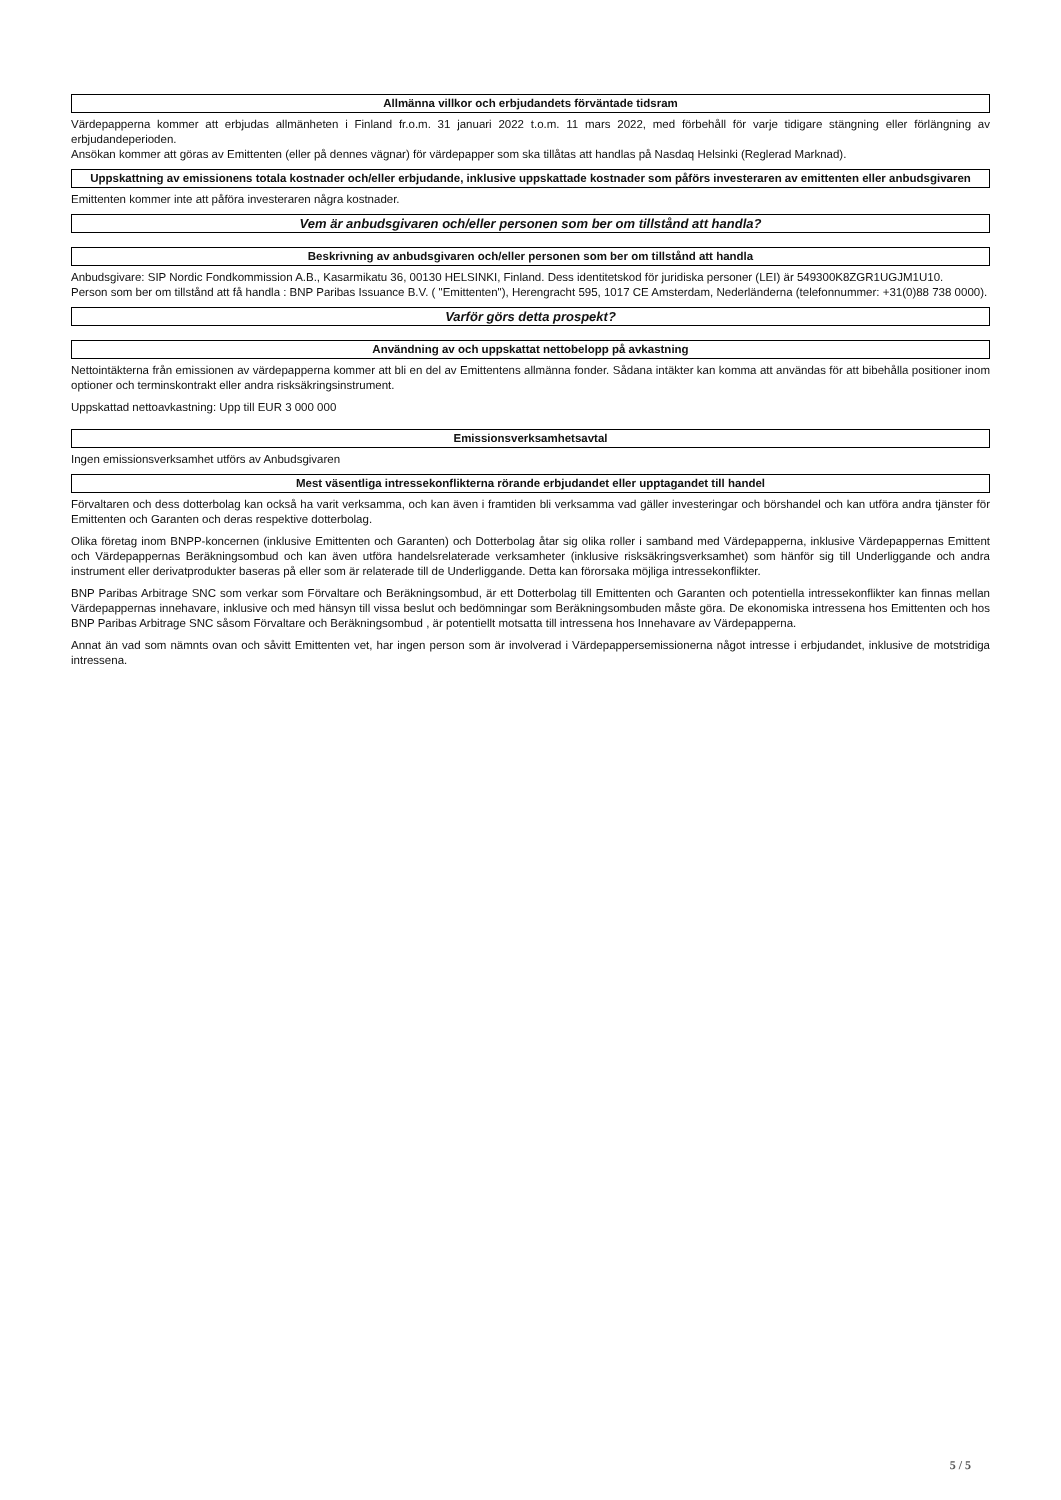Allmänna villkor och erbjudandets förväntade tidsram
Värdepapperna kommer att erbjudas allmänheten i Finland fr.o.m. 31 januari 2022 t.o.m. 11 mars 2022, med förbehåll för varje tidigare stängning eller förlängning av erbjudandeperioden.
Ansökan kommer att göras av Emittenten (eller på dennes vägnar) för värdepapper som ska tillåtas att handlas på Nasdaq Helsinki (Reglerad Marknad).
Uppskattning av emissionens totala kostnader och/eller erbjudande, inklusive uppskattade kostnader som påförs investeraren av emittenten eller anbudsgivaren
Emittenten kommer inte att påföra investeraren några kostnader.
Vem är anbudsgivaren och/eller personen som ber om tillstånd att handla?
Beskrivning av anbudsgivaren och/eller personen som ber om tillstånd att handla
Anbudsgivare: SIP Nordic Fondkommission A.B., Kasarmikatu 36, 00130 HELSINKI, Finland. Dess identitetskod för juridiska personer (LEI) är 549300K8ZGR1UGJM1U10.
Person som ber om tillstånd att få handla : BNP Paribas Issuance B.V. ( "Emittenten"), Herengracht 595, 1017 CE Amsterdam, Nederländerna (telefonnummer: +31(0)88 738 0000).
Varför görs detta prospekt?
Användning av och uppskattat nettobelopp på avkastning
Nettointäkterna från emissionen av värdepapperna kommer att bli en del av Emittentens allmänna fonder. Sådana intäkter kan komma att användas för att bibehålla positioner inom optioner och terminskontrakt eller andra risksäkringsinstrument.
Uppskattad nettoavkastning: Upp till EUR 3 000 000
Emissionsverksamhetsavtal
Ingen emissionsverksamhet utförs av Anbudsgivaren
Mest väsentliga intressekonflikterna rörande erbjudandet eller upptagandet till handel
Förvaltaren och dess dotterbolag kan också ha varit verksamma, och kan även i framtiden bli verksamma vad gäller investeringar och börshandel och kan utföra andra tjänster för Emittenten och Garanten och deras respektive dotterbolag.
Olika företag inom BNPP-koncernen (inklusive Emittenten och Garanten) och Dotterbolag åtar sig olika roller i samband med Värdepapperna, inklusive Värdepappernas Emittent och Värdepappernas Beräkningsombud och kan även utföra handelsrelaterade verksamheter (inklusive risksäkringsverksamhet) som hänför sig till Underliggande och andra instrument eller derivatprodukter baseras på eller som är relaterade till de Underliggande. Detta kan förorsaka möjliga intressekonflikter.
BNP Paribas Arbitrage SNC som verkar som Förvaltare och Beräkningsombud, är ett Dotterbolag till Emittenten och Garanten och potentiella intressekonflikter kan finnas mellan Värdepappernas innehavare, inklusive och med hänsyn till vissa beslut och bedömningar som Beräkningsombuden måste göra. De ekonomiska intressena hos Emittenten och hos BNP Paribas Arbitrage SNC såsom Förvaltare och Beräkningsombud , är potentiellt motsatta till intressena hos Innehavare av Värdepapperna.
Annat än vad som nämnts ovan och såvitt Emittenten vet, har ingen person som är involverad i Värdepappersemissionerna något intresse i erbjudandet, inklusive de motstridiga intressena.
5 / 5